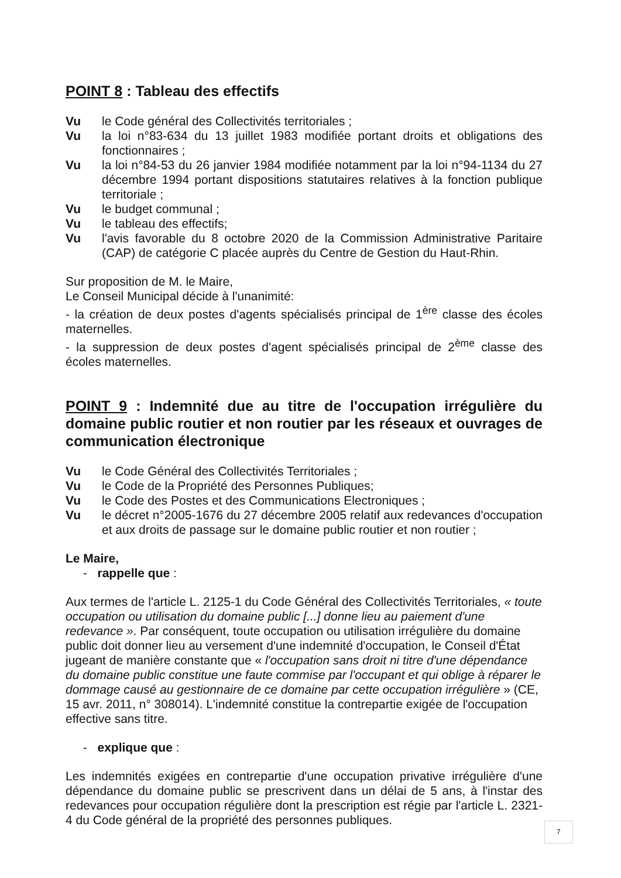POINT 8 : Tableau des effectifs
Vu le Code général des Collectivités territoriales ;
Vu la loi n°83-634 du 13 juillet 1983 modifiée portant droits et obligations des fonctionnaires ;
Vu la loi n°84-53 du 26 janvier 1984 modifiée notamment par la loi n°94-1134 du 27 décembre 1994 portant dispositions statutaires relatives à la fonction publique territoriale ;
Vu le budget communal ;
Vu le tableau des effectifs;
Vu l'avis favorable du 8 octobre 2020 de la Commission Administrative Paritaire (CAP) de catégorie C placée auprès du Centre de Gestion du Haut-Rhin.
Sur proposition de M. le Maire,
Le Conseil Municipal décide à l'unanimité:
- la création de deux postes d'agents spécialisés principal de 1<sup>ère</sup> classe des écoles maternelles.
- la suppression de deux postes d'agent spécialisés principal de 2<sup>ème</sup> classe des écoles maternelles.
POINT 9 : Indemnité due au titre de l'occupation irrégulière du domaine public routier et non routier par les réseaux et ouvrages de communication électronique
Vu le Code Général des Collectivités Territoriales ;
Vu le Code de la Propriété des Personnes Publiques;
Vu le Code des Postes et des Communications Electroniques ;
Vu le décret n°2005-1676 du 27 décembre 2005 relatif aux redevances d'occupation et aux droits de passage sur le domaine public routier et non routier ;
Le Maire,
- rappelle que :
Aux termes de l'article L. 2125-1 du Code Général des Collectivités Territoriales, « toute occupation ou utilisation du domaine public [...] donne lieu au paiement d'une redevance ». Par conséquent, toute occupation ou utilisation irrégulière du domaine public doit donner lieu au versement d'une indemnité d'occupation, le Conseil d'État jugeant de manière constante que « l'occupation sans droit ni titre d'une dépendance du domaine public constitue une faute commise par l'occupant et qui oblige à réparer le dommage causé au gestionnaire de ce domaine par cette occupation irrégulière » (CE, 15 avr. 2011, n° 308014). L'indemnité constitue la contrepartie exigée de l'occupation effective sans titre.
- explique que :
Les indemnités exigées en contrepartie d'une occupation privative irrégulière d'une dépendance du domaine public se prescrivent dans un délai de 5 ans, à l'instar des redevances pour occupation régulière dont la prescription est régie par l'article L. 2321-4 du Code général de la propriété des personnes publiques.
7